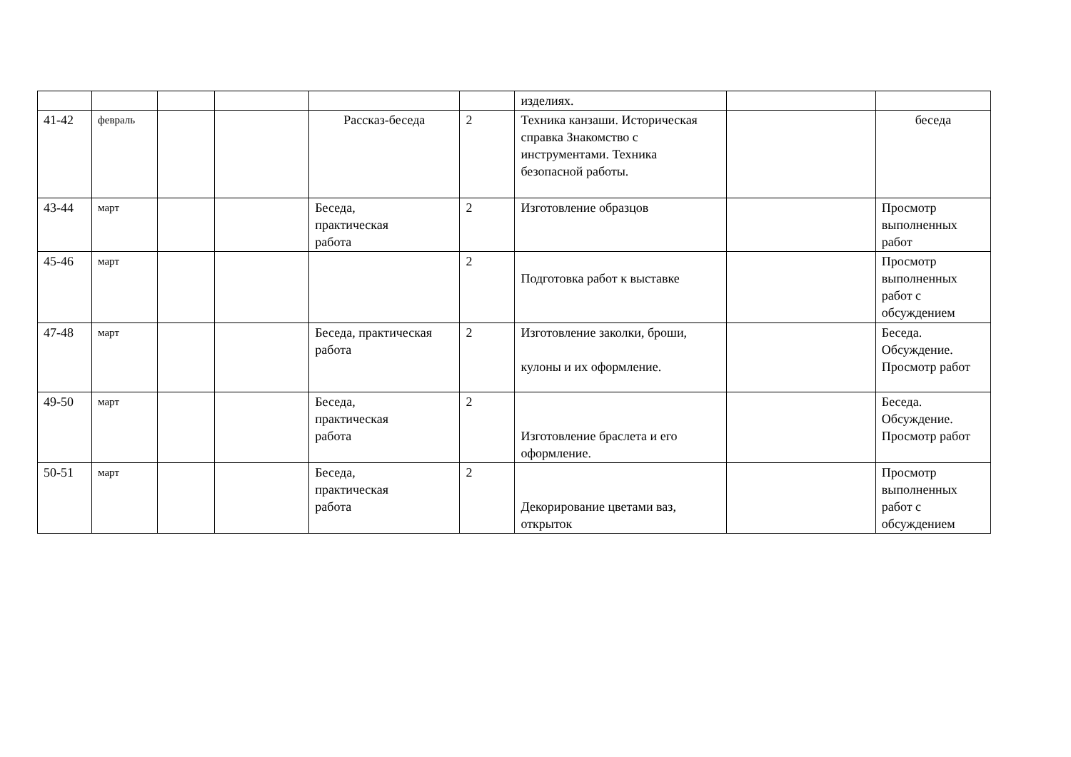| | | | | | | изделиях. | | |
| 41-42 | февраль | | | Рассказ-беседа | 2 | Техника канзаши. Историческая справка Знакомство с инструментами. Техника безопасной работы. | | беседа |
| 43-44 | март | | | Беседа, практическая работа | 2 | Изготовление образцов | | Просмотр выполненных работ |
| 45-46 | март | | | | 2 | Подготовка работ к выставке | | Просмотр выполненных работ с обсуждением |
| 47-48 | март | | | Беседа, практическая работа | 2 | Изготовление заколки, броши, кулоны и их оформление. | | Беседа. Обсуждение. Просмотр работ |
| 49-50 | март | | | Беседа, практическая работа | 2 | Изготовление браслета и его оформление. | | Беседа. Обсуждение. Просмотр работ |
| 50-51 | март | | | Беседа, практическая работа | 2 | Декорирование цветами ваз, открыток | | Просмотр выполненных работ с обсуждением |